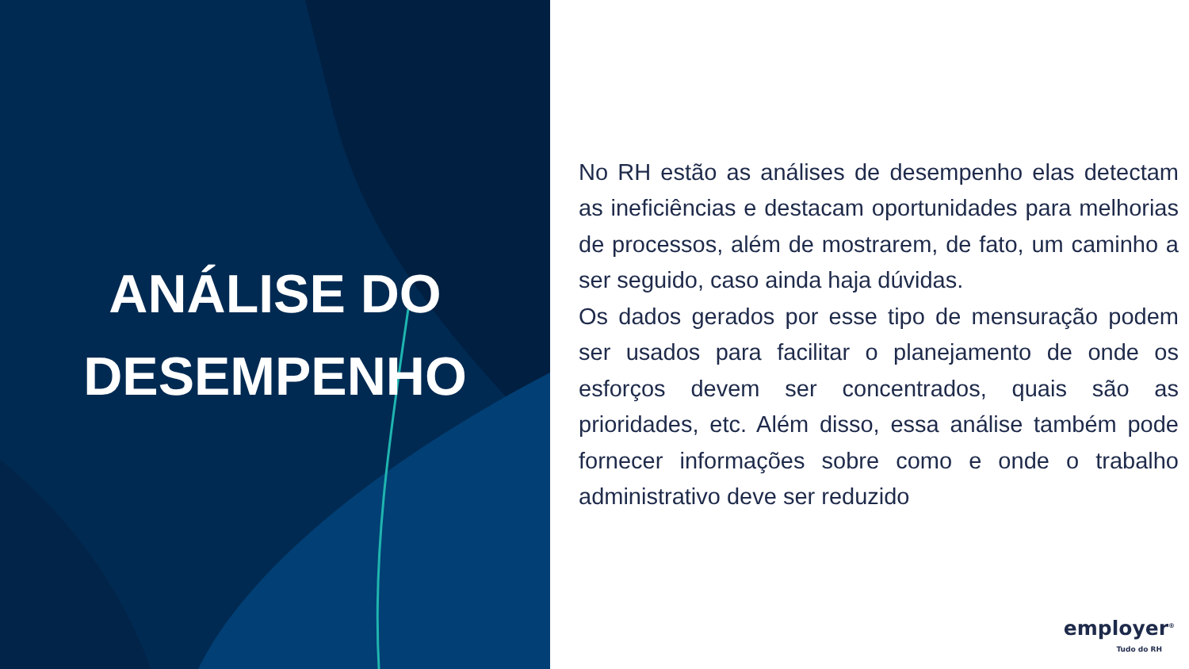ANÁLISE DO
DESEMPENHO
No RH estão as análises de desempenho elas detectam as ineficiências e destacam oportunidades para melhorias de processos, além de mostrarem, de fato, um caminho a ser seguido, caso ainda haja dúvidas.
Os dados gerados por esse tipo de mensuração podem ser usados para facilitar o planejamento de onde os esforços devem ser concentrados, quais são as prioridades, etc. Além disso, essa análise também pode fornecer informações sobre como e onde o trabalho administrativo deve ser reduzido
employer<sup>®</sup>
Tudo do RH